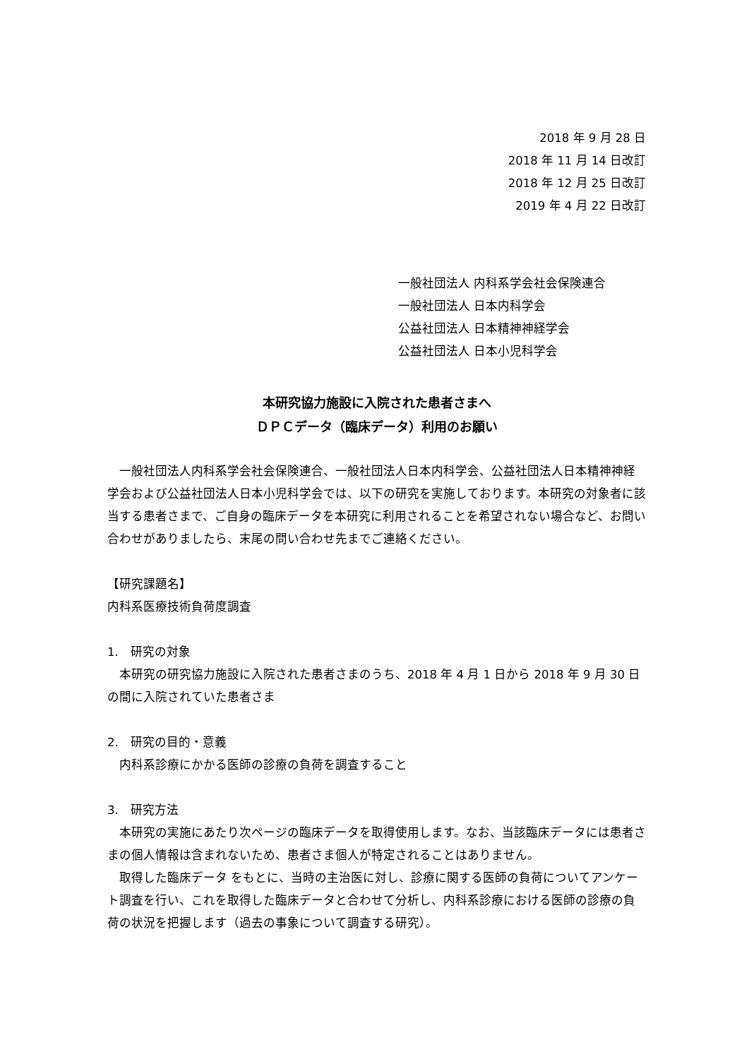2018 年 9 月 28 日
2018 年 11 月 14 日改訂
2018 年 12 月 25 日改訂
2019 年 4 月 22 日改訂
一般社団法人 内科系学会社会保険連合
一般社団法人 日本内科学会
公益社団法人 日本精神神経学会
公益社団法人 日本小児科学会
本研究協力施設に入院された患者さまへ
ＤＰＣデータ（臨床データ）利用のお願い
　一般社団法人内科系学会社会保険連合、一般社団法人日本内科学会、公益社団法人日本精神神経学会および公益社団法人日本小児科学会では、以下の研究を実施しております。本研究の対象者に該当する患者さまで、ご自身の臨床データを本研究に利用されることを希望されない場合など、お問い合わせがありましたら、末尾の問い合わせ先までご連絡ください。
【研究課題名】
内科系医療技術負荷度調査
1.　研究の対象
　本研究の研究協力施設に入院された患者さまのうち、2018 年 4 月 1 日から 2018 年 9 月 30 日の間に入院されていた患者さま
2.　研究の目的・意義
　内科系診療にかかる医師の診療の負荷を調査すること
3.　研究方法
　本研究の実施にあたり次ページの臨床データを取得使用します。なお、当該臨床データには患者さまの個人情報は含まれないため、患者さま個人が特定されることはありません。
　取得した臨床データ をもとに、当時の主治医に対し、診療に関する医師の負荷についてアンケート調査を行い、これを取得した臨床データと合わせて分析し、内科系診療における医師の診療の負荷の状況を把握します（過去の事象について調査する研究）。